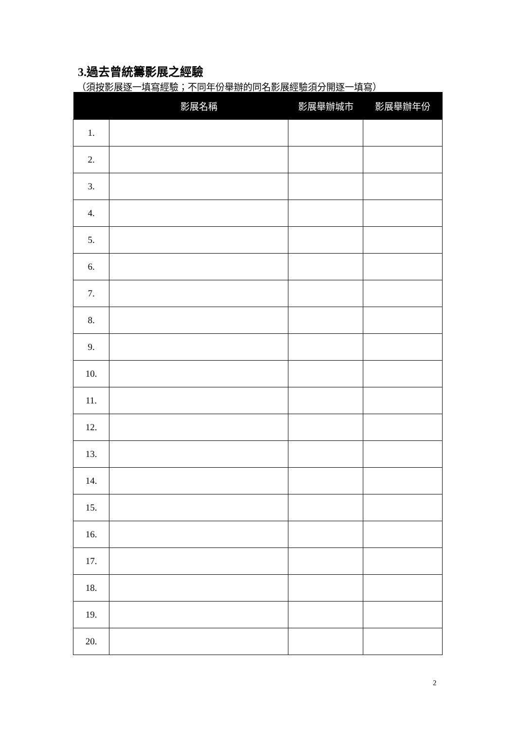3.過去曾統籌影展之經驗
（須按影展逐一填寫經驗；不同年份舉辦的同名影展經驗須分開逐一填寫）
| | 影展名稱 | 影展舉辦城市 | 影展舉辦年份 |
| --- | --- | --- | --- |
| 1. | | | |
| 2. | | | |
| 3. | | | |
| 4. | | | |
| 5. | | | |
| 6. | | | |
| 7. | | | |
| 8. | | | |
| 9. | | | |
| 10. | | | |
| 11. | | | |
| 12. | | | |
| 13. | | | |
| 14. | | | |
| 15. | | | |
| 16. | | | |
| 17. | | | |
| 18. | | | |
| 19. | | | |
| 20. | | | |
2